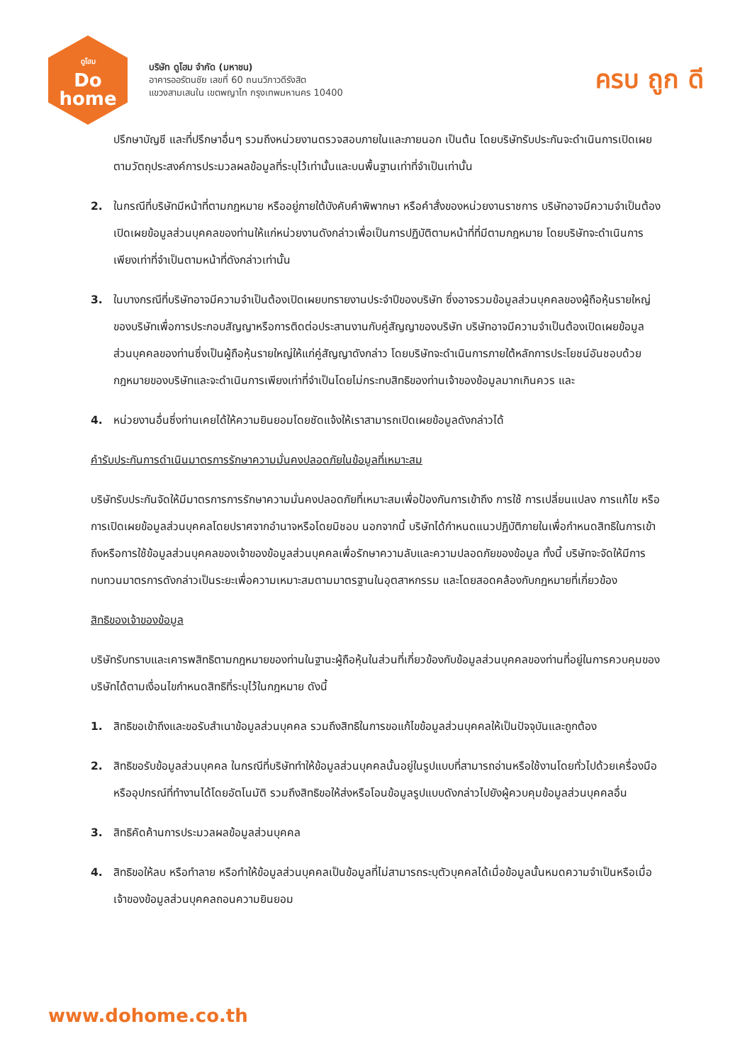ดูโฮม
Do
home
บริษัท ดูโฮม จำกัด (มหาชน)
อาคารออรัตนชัย เลขที่ 60 ถนนวิภาวดีรังสิต
แขวงสามเสนใน เขตพญาไท กรุงเทพมหานคร 10400
ครบ ถูก ดี
ปรึกษาบัญชี และที่ปรึกษาอื่นๆ รวมถึงหน่วยงานตรวจสอบภายในและภายนอก เป็นต้น โดยบริษัทรับประกันจะดำเนินการเปิดเผยตามวัตถุประสงค์การประมวลผลข้อมูลที่ระบุไว้เท่านั้นและบนพื้นฐานเท่าที่จำเป็นเท่านั้น
2. ในกรณีที่บริษัทมีหน้าที่ตามกฎหมาย หรืออยู่ภายใต้บังคับคำพิพากษา หรือคำสั่งของหน่วยงานราชการ บริษัทอาจมีความจำเป็นต้องเปิดเผยข้อมูลส่วนบุคคลของท่านให้แก่หน่วยงานดังกล่าวเพื่อเป็นการปฏิบัติตามหน้าที่ที่มีตามกฎหมาย โดยบริษัทจะดำเนินการเพียงเท่าที่จำเป็นตามหน้าที่ดังกล่าวเท่านั้น
3. ในบางกรณีที่บริษัทอาจมีความจำเป็นต้องเปิดเผยบทรายงานประจำปีของบริษัท ซึ่งอาจรวมข้อมูลส่วนบุคคลของผู้ถือหุ้นรายใหญ่ของบริษัทเพื่อการประกอบสัญญาหรือการติดต่อประสานงานกับคู่สัญญาของบริษัท บริษัทอาจมีความจำเป็นต้องเปิดเผยข้อมูลส่วนบุคคลของท่านซึ่งเป็นผู้ถือหุ้นรายใหญ่ให้แก่คู่สัญญาดังกล่าว โดยบริษัทจะดำเนินการภายใต้หลักการประโยชน์อันชอบด้วยกฎหมายของบริษัทและจะดำเนินการเพียงเท่าที่จำเป็นโดยไม่กระทบสิทธิของท่านเจ้าของข้อมูลมากเกินควร และ
4. หน่วยงานอื่นซึ่งท่านเคยได้ให้ความยินยอมโดยชัดแจ้งให้เราสามารถเปิดเผยข้อมูลดังกล่าวได้
คำรับประกันการดำเนินมาตรการรักษาความมั่นคงปลอดภัยในข้อมูลที่เหมาะสม
บริษัทรับประกันจัดให้มีมาตรการการรักษาความมั่นคงปลอดภัยที่เหมาะสมเพื่อป้องกันการเข้าถึง การใช้ การเปลี่ยนแปลง การแก้ไข หรือการเปิดเผยข้อมูลส่วนบุคคลโดยปราศจากอำนาจหรือโดยมิชอบ นอกจากนี้ บริษัทได้กำหนดแนวปฏิบัติภายในเพื่อกำหนดสิทธิในการเข้าถึงหรือการใช้ข้อมูลส่วนบุคคลของเจ้าของข้อมูลส่วนบุคคลเพื่อรักษาความลับและความปลอดภัยของข้อมูล ทั้งนี้ บริษัทจะจัดให้มีการทบทวนมาตรการดังกล่าวเป็นระยะเพื่อความเหมาะสมตามมาตรฐานในอุตสาหกรรม และโดยสอดคล้องกับกฎหมายที่เกี่ยวข้อง
สิทธิของเจ้าของข้อมูล
บริษัทรับทราบและเคารพสิทธิตามกฎหมายของท่านในฐานะผู้ถือหุ้นในส่วนที่เกี่ยวข้องกับข้อมูลส่วนบุคคลของท่านที่อยู่ในการควบคุมของบริษัทได้ตามเงื่อนไขกำหนดสิทธิที่ระบุไว้ในกฎหมาย ดังนี้
1. สิทธิขอเข้าถึงและขอรับสำเนาข้อมูลส่วนบุคคล รวมถึงสิทธิในการขอแก้ไขข้อมูลส่วนบุคคลให้เป็นปัจจุบันและถูกต้อง
2. สิทธิขอรับข้อมูลส่วนบุคคล ในกรณีที่บริษัททำให้ข้อมูลส่วนบุคคลนั้นอยู่ในรูปแบบที่สามารถอ่านหรือใช้งานโดยทั่วไปด้วยเครื่องมือหรืออุปกรณ์ที่ทำงานได้โดยอัตโนมัติ รวมถึงสิทธิขอให้ส่งหรือโอนข้อมูลรูปแบบดังกล่าวไปยังผู้ควบคุมข้อมูลส่วนบุคคลอื่น
3. สิทธิคัดค้านการประมวลผลข้อมูลส่วนบุคคล
4. สิทธิขอให้ลบ หรือทำลาย หรือทำให้ข้อมูลส่วนบุคคลเป็นข้อมูลที่ไม่สามารถระบุตัวบุคคลได้เมื่อข้อมูลนั้นหมดความจำเป็นหรือเมื่อเจ้าของข้อมูลส่วนบุคคลถอนความยินยอม
www.dohome.co.th